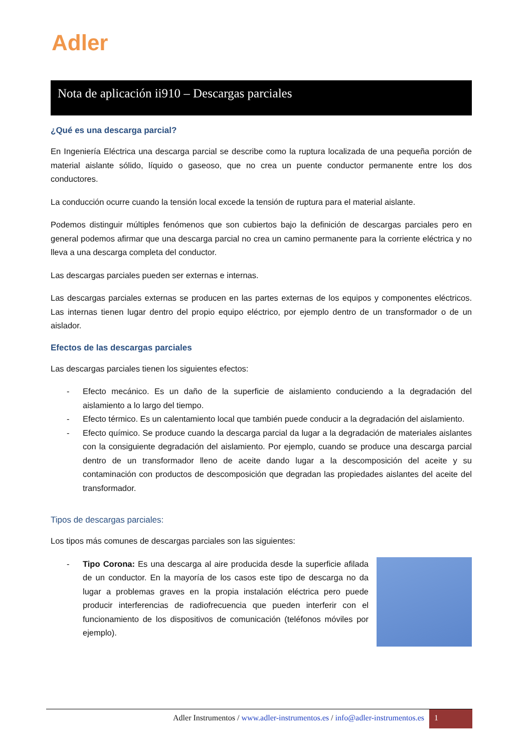Adler
Nota de aplicación ii910 – Descargas parciales
¿Qué es una descarga parcial?
En Ingeniería Eléctrica una descarga parcial se describe como la ruptura localizada de una pequeña porción de material aislante sólido, líquido o gaseoso, que no crea un puente conductor permanente entre los dos conductores.
La conducción ocurre cuando la tensión local excede la tensión de ruptura para el material aislante.
Podemos distinguir múltiples fenómenos que son cubiertos bajo la definición de descargas parciales pero en general podemos afirmar que una descarga parcial no crea un camino permanente para la corriente eléctrica y no lleva a una descarga completa del conductor.
Las descargas parciales pueden ser externas e internas.
Las descargas parciales externas se producen en las partes externas de los equipos y componentes eléctricos. Las internas tienen lugar dentro del propio equipo eléctrico, por ejemplo dentro de un transformador o de un aislador.
Efectos de las descargas parciales
Las descargas parciales tienen los siguientes efectos:
- Efecto mecánico. Es un daño de la superficie de aislamiento conduciendo a la degradación del aislamiento a lo largo del tiempo.
- Efecto térmico. Es un calentamiento local que también puede conducir a la degradación del aislamiento.
- Efecto químico. Se produce cuando la descarga parcial da lugar a la degradación de materiales aislantes con la consiguiente degradación del aislamiento. Por ejemplo, cuando se produce una descarga parcial dentro de un transformador lleno de aceite dando lugar a la descomposición del aceite y su contaminación con productos de descomposición que degradan las propiedades aislantes del aceite del transformador.
Tipos de descargas parciales:
Los tipos más comunes de descargas parciales son las siguientes:
- Tipo Corona: Es una descarga al aire producida desde la superficie afilada de un conductor. En la mayoría de los casos este tipo de descarga no da lugar a problemas graves en la propia instalación eléctrica pero puede producir interferencias de radiofrecuencia que pueden interferir con el funcionamiento de los dispositivos de comunicación (teléfonos móviles por ejemplo).
Adler Instrumentos / www.adler-instrumentos.es / info@adler-instrumentos.es
1